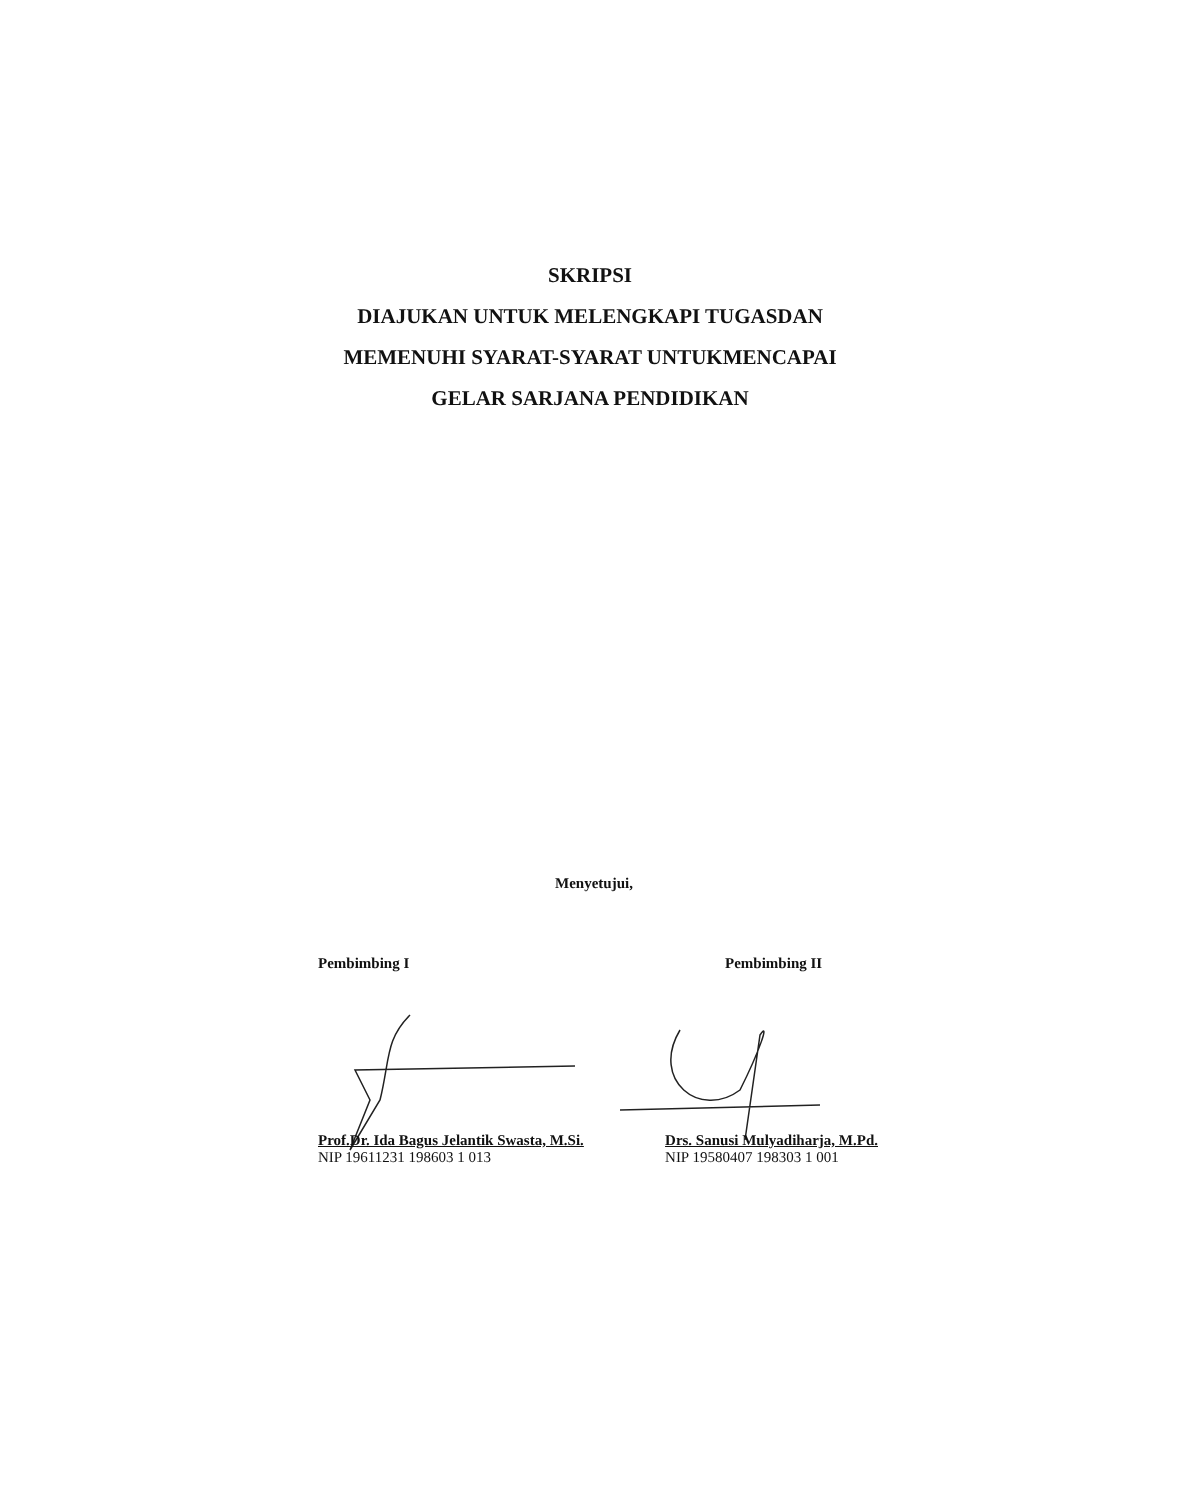SKRIPSI
DIAJUKAN UNTUK MELENGKAPI TUGASDAN
MEMENUHI SYARAT-SYARAT UNTUKMENCAPAI
GELAR SARJANA PENDIDIKAN
Menyetujui,
Pembimbing I
Prof.Dr. Ida Bagus Jelantik Swasta, M.Si.
NIP 19611231 198603 1 013
Pembimbing II
Drs. Sanusi Mulyadiharja, M.Pd.
NIP 19580407 198303 1 001